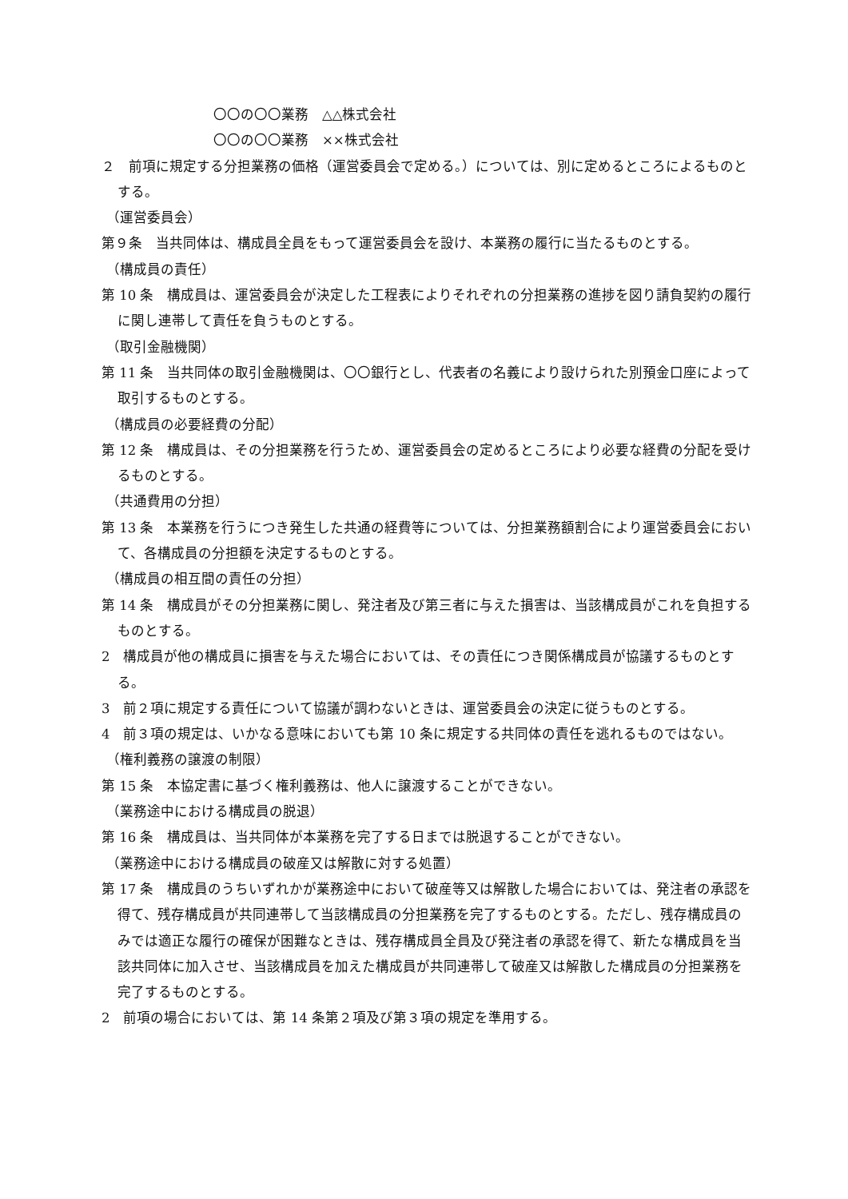〇〇の〇〇業務　△△株式会社
〇〇の〇〇業務　××株式会社
２　前項に規定する分担業務の価格（運営委員会で定める。）については、別に定めるところによるものとする。
（運営委員会）
第９条　当共同体は、構成員全員をもって運営委員会を設け、本業務の履行に当たるものとする。
（構成員の責任）
第 10 条　構成員は、運営委員会が決定した工程表によりそれぞれの分担業務の進捗を図り請負契約の履行に関し連帯して責任を負うものとする。
（取引金融機関）
第 11 条　当共同体の取引金融機関は、〇〇銀行とし、代表者の名義により設けられた別預金口座によって取引するものとする。
（構成員の必要経費の分配）
第 12 条　構成員は、その分担業務を行うため、運営委員会の定めるところにより必要な経費の分配を受けるものとする。
（共通費用の分担）
第 13 条　本業務を行うにつき発生した共通の経費等については、分担業務額割合により運営委員会において、各構成員の分担額を決定するものとする。
（構成員の相互間の責任の分担）
第 14 条　構成員がその分担業務に関し、発注者及び第三者に与えた損害は、当該構成員がこれを負担するものとする。
2　構成員が他の構成員に損害を与えた場合においては、その責任につき関係構成員が協議するものとする。
3　前２項に規定する責任について協議が調わないときは、運営委員会の決定に従うものとする。
4　前３項の規定は、いかなる意味においても第 10 条に規定する共同体の責任を逃れるものではない。
（権利義務の譲渡の制限）
第 15 条　本協定書に基づく権利義務は、他人に譲渡することができない。
（業務途中における構成員の脱退）
第 16 条　構成員は、当共同体が本業務を完了する日までは脱退することができない。
（業務途中における構成員の破産又は解散に対する処置）
第 17 条　構成員のうちいずれかが業務途中において破産等又は解散した場合においては、発注者の承認を得て、残存構成員が共同連帯して当該構成員の分担業務を完了するものとする。ただし、残存構成員のみでは適正な履行の確保が困難なときは、残存構成員全員及び発注者の承認を得て、新たな構成員を当該共同体に加入させ、当該構成員を加えた構成員が共同連帯して破産又は解散した構成員の分担業務を完了するものとする。
2　前項の場合においては、第 14 条第２項及び第３項の規定を準用する。